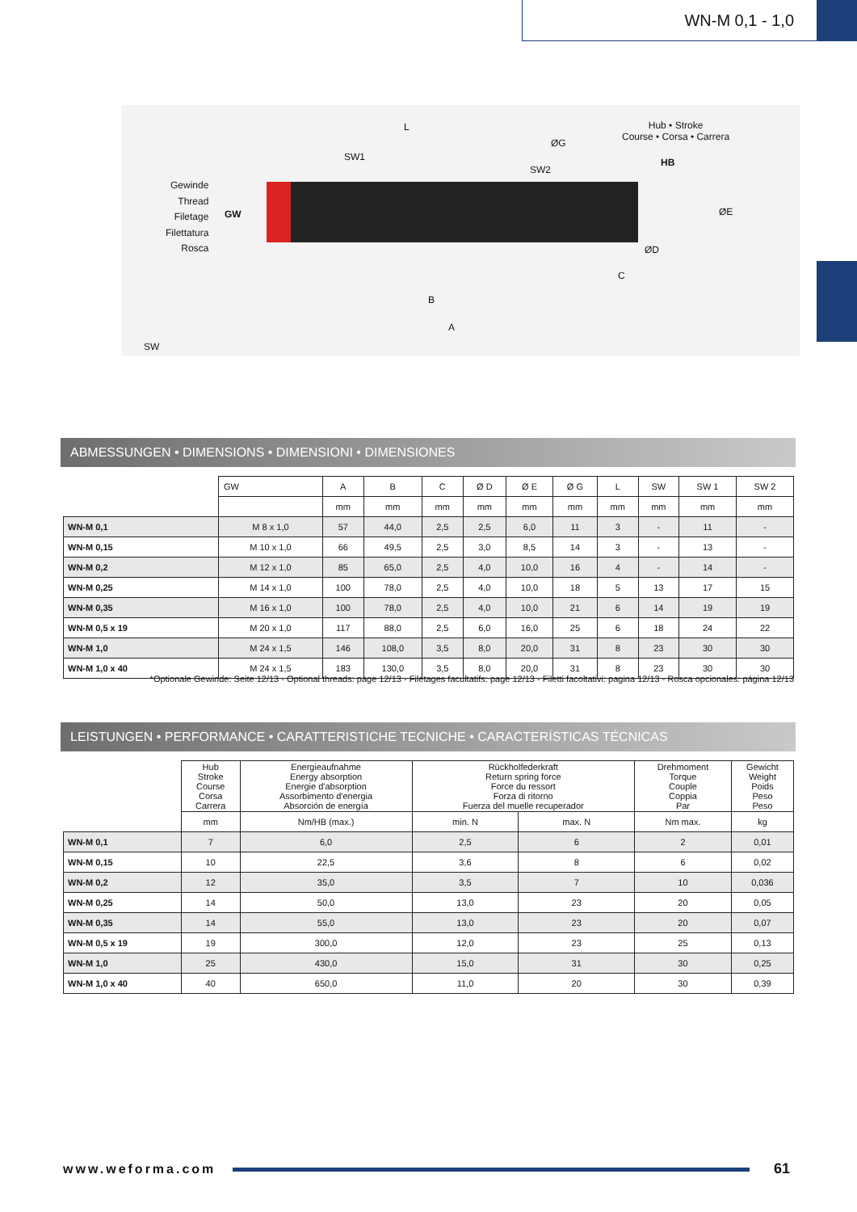WN-M 0,1 - 1,0
Gewinde
Thread
Filetage
Filettatura
Rosca
GW
SW1
L
ØG
SW2
Hub • Stroke
Course • Corsa • Carrera
HB
ØE
ØD
C
B
A
SW
ABMESSUNGEN • DIMENSIONS • DIMENSIONI • DIMENSIONES
| | GW | A | B | C | Ø D | Ø E | Ø G | L | SW | SW 1 | SW 2 |
| --- | --- | --- | --- | --- | --- | --- | --- | --- | --- | --- | --- |
| | | mm | mm | mm | mm | mm | mm | mm | mm | mm | mm |
| WN-M 0,1 | M 8 x 1,0 | 57 | 44,0 | 2,5 | 2,5 | 6,0 | 11 | 3 | - | 11 | - |
| WN-M 0,15 | M 10 x 1,0 | 66 | 49,5 | 2,5 | 3,0 | 8,5 | 14 | 3 | - | 13 | - |
| WN-M 0,2 | M 12 x 1,0 | 85 | 65,0 | 2,5 | 4,0 | 10,0 | 16 | 4 | - | 14 | - |
| WN-M 0,25 | M 14 x 1,0 | 100 | 78,0 | 2,5 | 4,0 | 10,0 | 18 | 5 | 13 | 17 | 15 |
| WN-M 0,35 | M 16 x 1,0 | 100 | 78,0 | 2,5 | 4,0 | 10,0 | 21 | 6 | 14 | 19 | 19 |
| WN-M 0,5 x 19 | M 20 x 1,0 | 117 | 88,0 | 2,5 | 6,0 | 16,0 | 25 | 6 | 18 | 24 | 22 |
| WN-M 1,0 | M 24 x 1,5 | 146 | 108,0 | 3,5 | 8,0 | 20,0 | 31 | 8 | 23 | 30 | 30 |
| WN-M 1,0 x 40 | M 24 x 1,5 | 183 | 130,0 | 3,5 | 8,0 | 20,0 | 31 | 8 | 23 | 30 | 30 |
*Optionale Gewinde: Seite 12/13 - Optional threads: page 12/13 - Filetages facultatifs: page 12/13 - Filetti facoltativi: pagina 12/13 - Rosca opcionales: página 12/13
LEISTUNGEN • PERFORMANCE • CARATTERISTICHE TECNICHE • CARACTERÍSTICAS TÉCNICAS
| | Hub Stroke Course Corsa Carrera | Energieaufnahme Energy absorption Energie d'absorption Assorbimento d'energia Absorción de energía | Rückholfederkraft Return spring force Force du ressort Forza di ritorno Fuerza del muelle recuperador | | Drehmoment Torque Couple Coppia Par | Gewicht Weight Poids Peso Peso |
| --- | --- | --- | --- | --- | --- | --- |
| | mm | Nm/HB (max.) | min. N | max. N | Nm max. | kg |
| WN-M 0,1 | 7 | 6,0 | 2,5 | 6 | 2 | 0,01 |
| WN-M 0,15 | 10 | 22,5 | 3,6 | 8 | 6 | 0,02 |
| WN-M 0,2 | 12 | 35,0 | 3,5 | 7 | 10 | 0,036 |
| WN-M 0,25 | 14 | 50,0 | 13,0 | 23 | 20 | 0,05 |
| WN-M 0,35 | 14 | 55,0 | 13,0 | 23 | 20 | 0,07 |
| WN-M 0,5 x 19 | 19 | 300,0 | 12,0 | 23 | 25 | 0,13 |
| WN-M 1,0 | 25 | 430,0 | 15,0 | 31 | 30 | 0,25 |
| WN-M 1,0 x 40 | 40 | 650,0 | 11,0 | 20 | 30 | 0,39 |
www.weforma.com 61